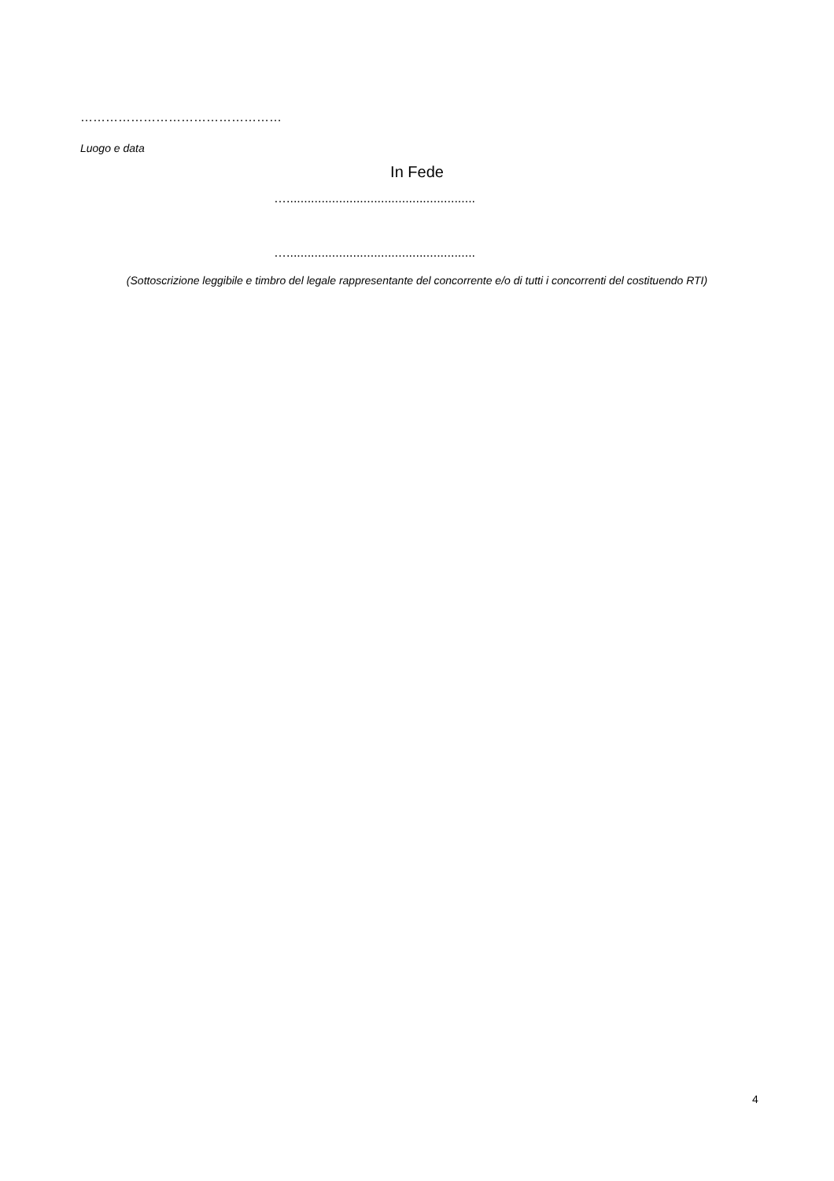…………………………………………
Luogo e data
In Fede
…......................................................
…......................................................
(Sottoscrizione leggibile e timbro del legale rappresentante del concorrente e/o di tutti i concorrenti del costituendo RTI)
4